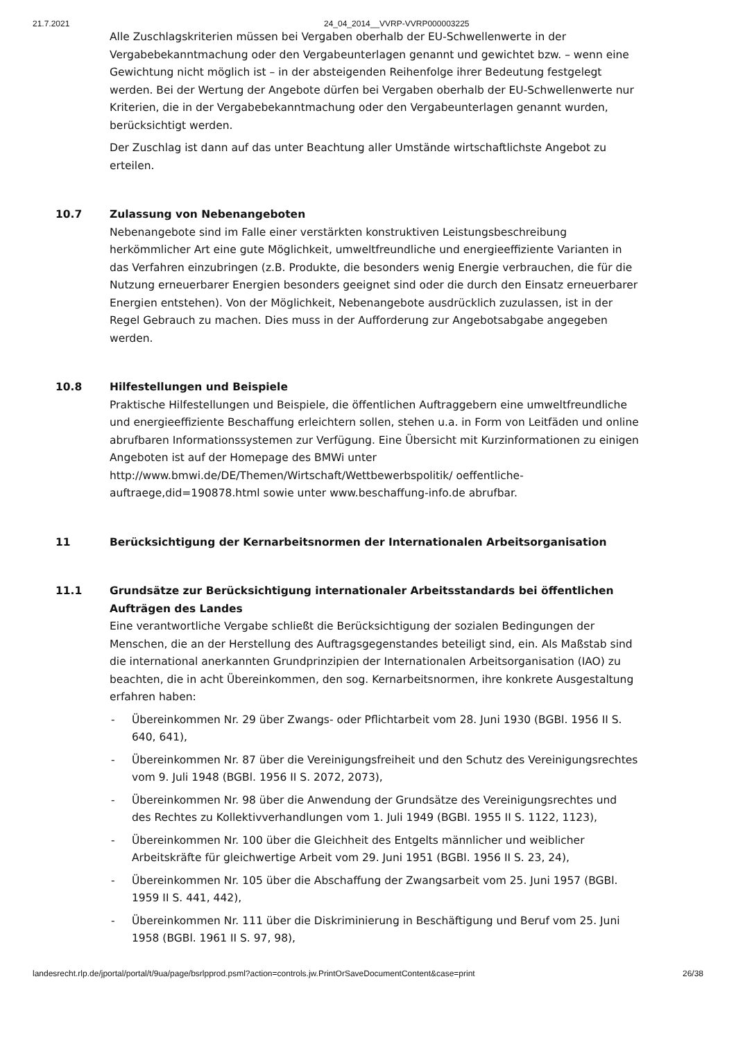21.7.2021 24_04_2014__VVRP-VVRP000003225
Alle Zuschlagskriterien müssen bei Vergaben oberhalb der EU-Schwellenwerte in der Vergabebekanntmachung oder den Vergabeunterlagen genannt und gewichtet bzw. – wenn eine Gewichtung nicht möglich ist – in der absteigenden Reihenfolge ihrer Bedeutung festgelegt werden. Bei der Wertung der Angebote dürfen bei Vergaben oberhalb der EU-Schwellenwerte nur Kriterien, die in der Vergabebekanntmachung oder den Vergabeunterlagen genannt wurden, berücksichtigt werden.
Der Zuschlag ist dann auf das unter Beachtung aller Umstände wirtschaftlichste Angebot zu erteilen.
10.7 Zulassung von Nebenangeboten
Nebenangebote sind im Falle einer verstärkten konstruktiven Leistungsbeschreibung herkömmlicher Art eine gute Möglichkeit, umweltfreundliche und energieeffiziente Varianten in das Verfahren einzubringen (z.B. Produkte, die besonders wenig Energie verbrauchen, die für die Nutzung erneuerbarer Energien besonders geeignet sind oder die durch den Einsatz erneuerbarer Energien entstehen). Von der Möglichkeit, Nebenangebote ausdrücklich zuzulassen, ist in der Regel Gebrauch zu machen. Dies muss in der Aufforderung zur Angebotsabgabe angegeben werden.
10.8 Hilfestellungen und Beispiele
Praktische Hilfestellungen und Beispiele, die öffentlichen Auftraggebern eine umweltfreundliche und energieeffiziente Beschaffung erleichtern sollen, stehen u.a. in Form von Leitfäden und online abrufbaren Informationssystemen zur Verfügung. Eine Übersicht mit Kurzinformationen zu einigen Angeboten ist auf der Homepage des BMWi unter http://www.bmwi.de/DE/Themen/Wirtschaft/Wettbewerbspolitik/ oeffentliche-auftraege,did=190878.html sowie unter www.beschaffung-info.de abrufbar.
11 Berücksichtigung der Kernarbeitsnormen der Internationalen Arbeitsorganisation
11.1 Grundsätze zur Berücksichtigung internationaler Arbeitsstandards bei öffentlichen Aufträgen des Landes
Eine verantwortliche Vergabe schließt die Berücksichtigung der sozialen Bedingungen der Menschen, die an der Herstellung des Auftragsgegenstandes beteiligt sind, ein. Als Maßstab sind die international anerkannten Grundprinzipien der Internationalen Arbeitsorganisation (IAO) zu beachten, die in acht Übereinkommen, den sog. Kernarbeitsnormen, ihre konkrete Ausgestaltung erfahren haben:
- Übereinkommen Nr. 29 über Zwangs- oder Pflichtarbeit vom 28. Juni 1930 (BGBl. 1956 II S. 640, 641),
- Übereinkommen Nr. 87 über die Vereinigungsfreiheit und den Schutz des Vereinigungsrechtes vom 9. Juli 1948 (BGBl. 1956 II S. 2072, 2073),
- Übereinkommen Nr. 98 über die Anwendung der Grundsätze des Vereinigungsrechtes und des Rechtes zu Kollektivverhandlungen vom 1. Juli 1949 (BGBl. 1955 II S. 1122, 1123),
- Übereinkommen Nr. 100 über die Gleichheit des Entgelts männlicher und weiblicher Arbeitskräfte für gleichwertige Arbeit vom 29. Juni 1951 (BGBl. 1956 II S. 23, 24),
- Übereinkommen Nr. 105 über die Abschaffung der Zwangsarbeit vom 25. Juni 1957 (BGBl. 1959 II S. 441, 442),
- Übereinkommen Nr. 111 über die Diskriminierung in Beschäftigung und Beruf vom 25. Juni 1958 (BGBl. 1961 II S. 97, 98),
landesrecht.rlp.de/jportal/portal/t/9ua/page/bsrlpprod.psml?action=controls.jw.PrintOrSaveDocumentContent&case=print 26/38